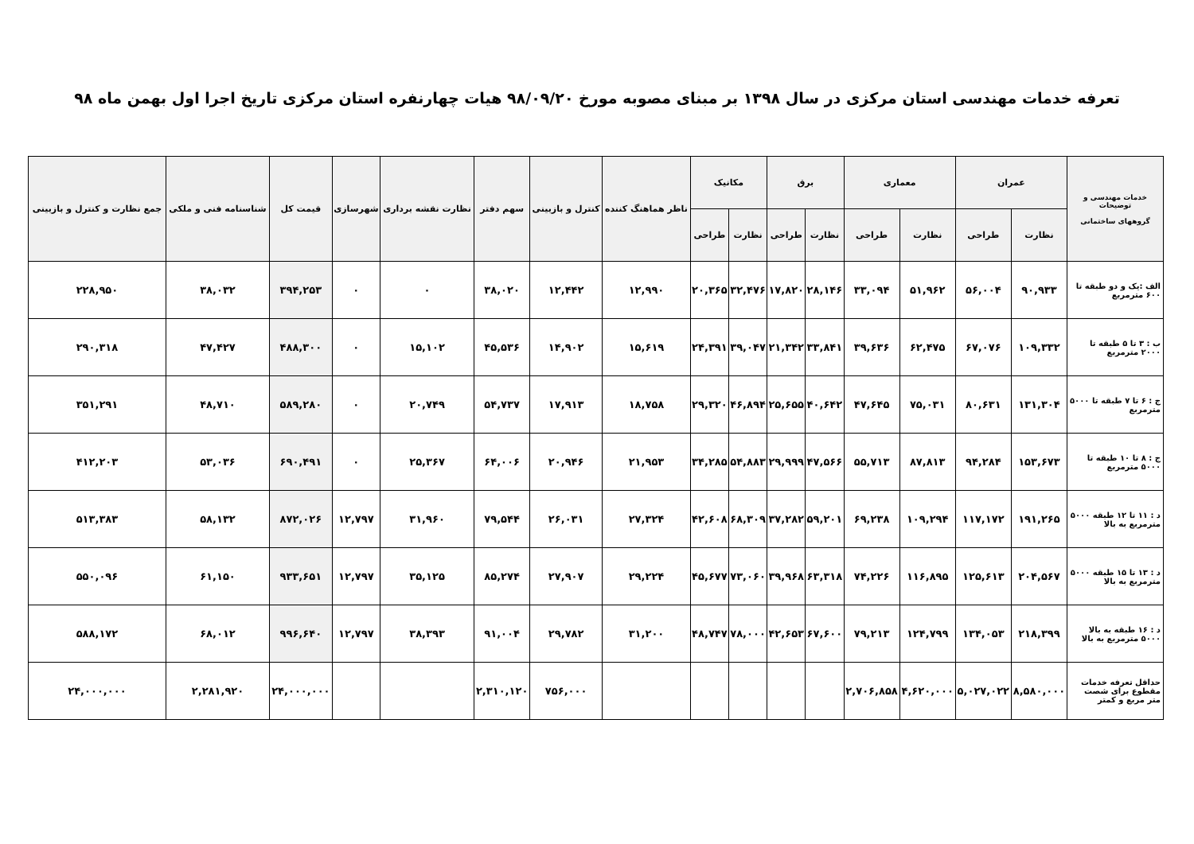تعرفه خدمات مهندسی استان مرکزی در سال ۱۳۹۸ بر مبنای مصوبه مورخ ۹۸/۰۹/۲۰ هیات چهارنفره استان مرکزی تاریخ اجرا اول بهمن ماه ۹۸
| خدمات مهندسی و توضیحات گروههای ساختمانی | عمران | | معماری | | برق | | مکانیک | | ناظر هماهنگ کننده | کنترل و بازبینی | سهم دفتر | نظارت نقشه برداری | شهرسازی | قیمت کل | شناسنامه فنی و ملکی | جمع نظارت و کنترل و بازبینی |
| --- | --- | --- | --- | --- | --- | --- | --- | --- | --- | --- | --- | --- | --- | --- | --- | --- |
| | نظارت | طراحی | نظارت | طراحی | نظارت | طراحی | نظارت | طراحی | | | | | | | | |
| الف :یک و دو طبقه تا ۶۰۰ مترمربع | ۹۰,۹۳۳ | ۵۶,۰۰۴ | ۵۱,۹۶۲ | ۳۳,۰۹۴ | ۲۸,۱۴۶ | ۱۷,۸۲۰ | ۳۲,۴۷۶ | ۲۰,۳۶۵ | ۱۲,۹۹۰ | ۱۲,۴۴۲ | ۳۸,۰۲۰ | ۰ | ۰ | ۳۹۴,۲۵۳ | ۳۸,۰۳۲ | ۲۲۸,۹۵۰ |
| ب : ۳ تا ۵ طبقه تا ۲۰۰۰ مترمربع | ۱۰۹,۳۳۲ | ۶۷,۰۷۶ | ۶۲,۴۷۵ | ۳۹,۶۳۶ | ۳۳,۸۴۱ | ۲۱,۳۴۲ | ۳۹,۰۴۷ | ۲۴,۳۹۱ | ۱۵,۶۱۹ | ۱۴,۹۰۲ | ۴۵,۵۳۶ | ۱۵,۱۰۲ | ۰ | ۴۸۸,۳۰۰ | ۴۷,۴۲۷ | ۲۹۰,۳۱۸ |
| ج : ۶ تا ۷ طبقه تا ۵۰۰۰ مترمربع | ۱۳۱,۳۰۴ | ۸۰,۶۳۱ | ۷۵,۰۳۱ | ۴۷,۶۴۵ | ۴۰,۶۴۲ | ۲۵,۶۵۵ | ۴۶,۸۹۴ | ۲۹,۳۲۰ | ۱۸,۷۵۸ | ۱۷,۹۱۳ | ۵۴,۷۳۷ | ۲۰,۷۴۹ | ۰ | ۵۸۹,۲۸۰ | ۴۸,۷۱۰ | ۳۵۱,۲۹۱ |
| ج : ۸ تا ۱۰ طبقه تا ۵۰۰۰ مترمربع | ۱۵۳,۶۷۳ | ۹۴,۲۸۴ | ۸۷,۸۱۳ | ۵۵,۷۱۳ | ۴۷,۵۶۶ | ۲۹,۹۹۹ | ۵۴,۸۸۳ | ۳۴,۲۸۵ | ۲۱,۹۵۳ | ۲۰,۹۴۶ | ۶۴,۰۰۶ | ۲۵,۳۶۷ | ۰ | ۶۹۰,۴۹۱ | ۵۳,۰۳۶ | ۴۱۲,۲۰۳ |
| د : ۱۱ تا ۱۲ طبقه ۵۰۰۰ مترمربع به بالا | ۱۹۱,۲۶۵ | ۱۱۷,۱۷۲ | ۱۰۹,۲۹۴ | ۶۹,۲۳۸ | ۵۹,۲۰۱ | ۳۷,۲۸۲ | ۶۸,۳۰۹ | ۴۲,۶۰۸ | ۲۷,۳۲۴ | ۲۶,۰۳۱ | ۷۹,۵۴۴ | ۳۱,۹۶۰ | ۱۲,۷۹۷ | ۸۷۲,۰۲۶ | ۵۸,۱۳۲ | ۵۱۳,۳۸۳ |
| د : ۱۳ تا ۱۵ طبقه ۵۰۰۰ مترمربع به بالا | ۲۰۴,۵۶۷ | ۱۲۵,۶۱۳ | ۱۱۶,۸۹۵ | ۷۴,۲۲۶ | ۶۳,۳۱۸ | ۳۹,۹۶۸ | ۷۳,۰۶۰ | ۴۵,۶۷۷ | ۲۹,۲۲۴ | ۲۷,۹۰۷ | ۸۵,۲۷۴ | ۳۵,۱۲۵ | ۱۲,۷۹۷ | ۹۳۳,۶۵۱ | ۶۱,۱۵۰ | ۵۵۰,۰۹۶ |
| د : ۱۶ طبقه به بالا ۵۰۰۰ مترمربع به بالا | ۲۱۸,۳۹۹ | ۱۳۴,۰۵۳ | ۱۲۴,۷۹۹ | ۷۹,۲۱۳ | ۶۷,۶۰۰ | ۴۲,۶۵۳ | ۷۸,۰۰۰ | ۴۸,۷۴۷ | ۳۱,۲۰۰ | ۲۹,۷۸۲ | ۹۱,۰۰۴ | ۳۸,۳۹۳ | ۱۲,۷۹۷ | ۹۹۶,۶۴۰ | ۶۸,۰۱۲ | ۵۸۸,۱۷۲ |
| حداقل تعرفه خدمات مقطوع برای شصت متر مربع و کمتر | ۸,۵۸۰,۰۰۰ | ۵,۰۲۷,۰۲۲ | ۴,۶۲۰,۰۰۰ | ۲,۷۰۶,۸۵۸ | | | | | | ۷۵۶,۰۰۰ | ۲,۳۱۰,۱۲۰ | | | ۲۴,۰۰۰,۰۰۰ | ۲,۲۸۱,۹۲۰ | ۲۴,۰۰۰,۰۰۰ |